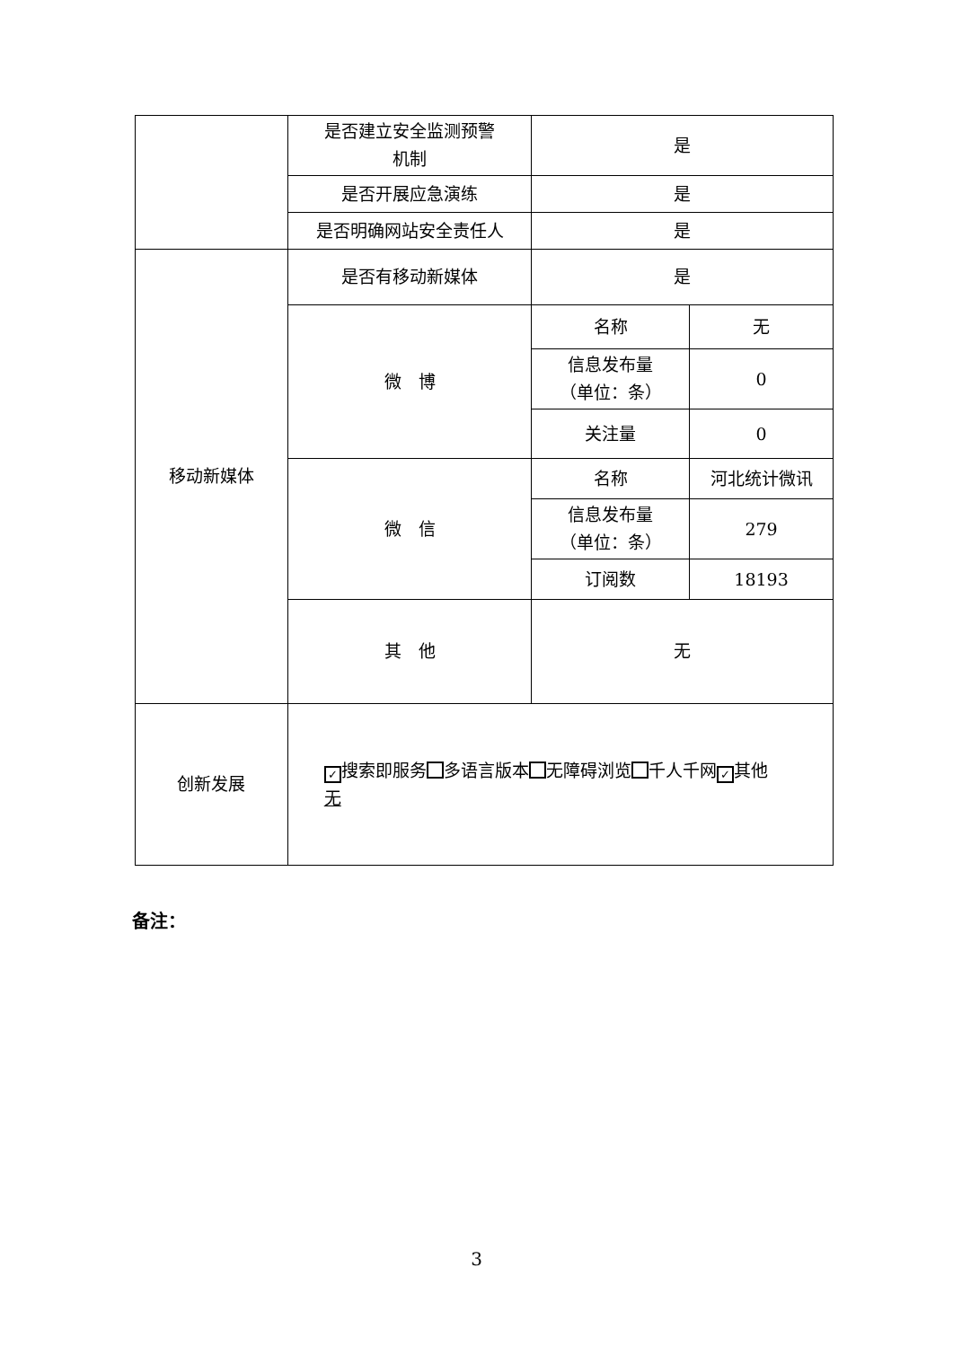| | 是否建立安全监测预警 机制 | 是 | |
| | 是否开展应急演练 | 是 | |
| | 是否明确网站安全责任人 | 是 | |
| 移动新媒体 | 是否有移动新媒体 | 是 | |
| | 微 博 | 名称 | 无 |
| | | 信息发布量 （单位：条） | 0 |
| | | 关注量 | 0 |
| | 微 信 | 名称 | 河北统计微讯 |
| | | 信息发布量 （单位：条） | 279 |
| | | 订阅数 | 18193 |
| | 其 他 | 无 | |
| 创新发展 | ✓ 搜索即服务 多语言版本 无障碍浏览 千人千网 ✓ 其他 无 | | |
备注：
3